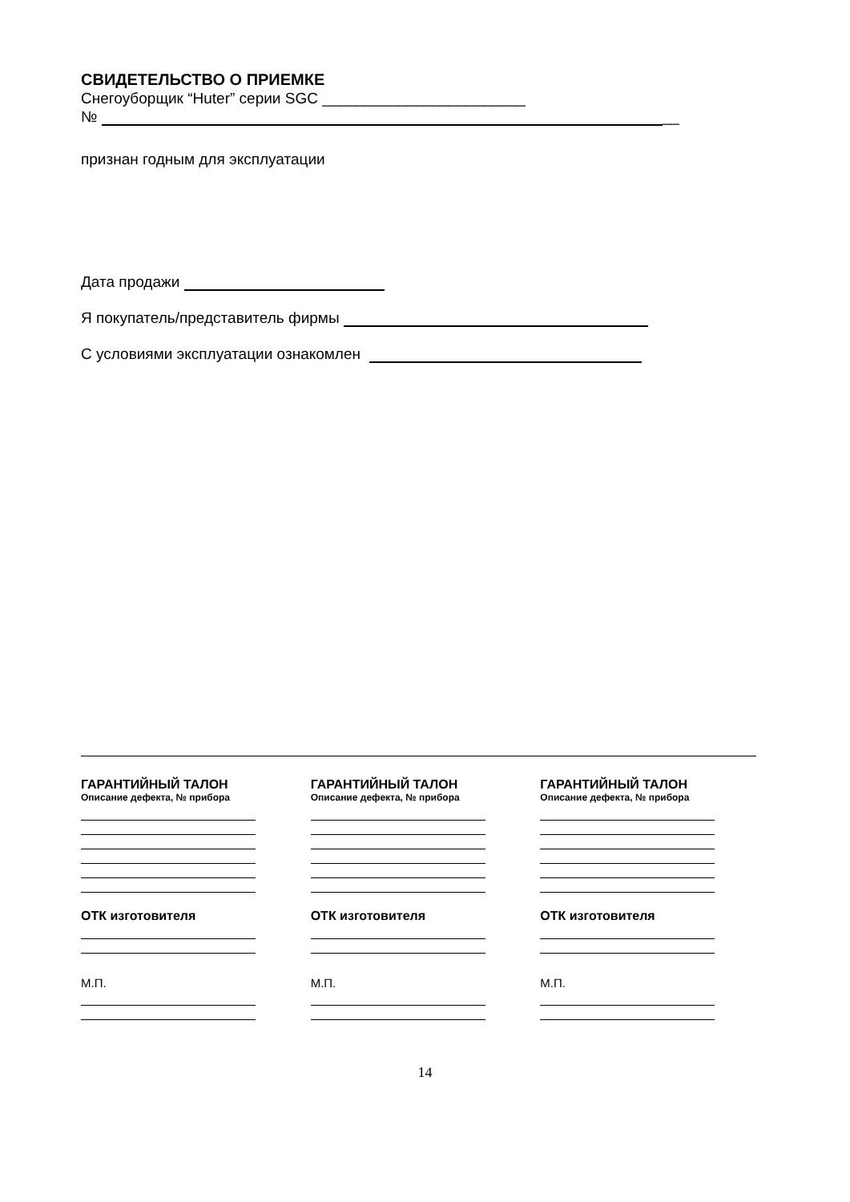СВИДЕТЕЛЬСТВО О ПРИЕМКЕ
Снегоуборщик “Huter” серии SGC ________________________
№ __
признан годным для эксплуатации
Дата продажи
Я покупатель/представитель фирмы
С условиями эксплуатации ознакомлен
ГАРАНТИЙНЫЙ ТАЛОН
Описание дефекта, № прибора
ОТК изготовителя
М.П.
ГАРАНТИЙНЫЙ ТАЛОН
Описание дефекта, № прибора
ОТК изготовителя
М.П.
ГАРАНТИЙНЫЙ ТАЛОН
Описание дефекта, № прибора
ОТК изготовителя
М.П.
14